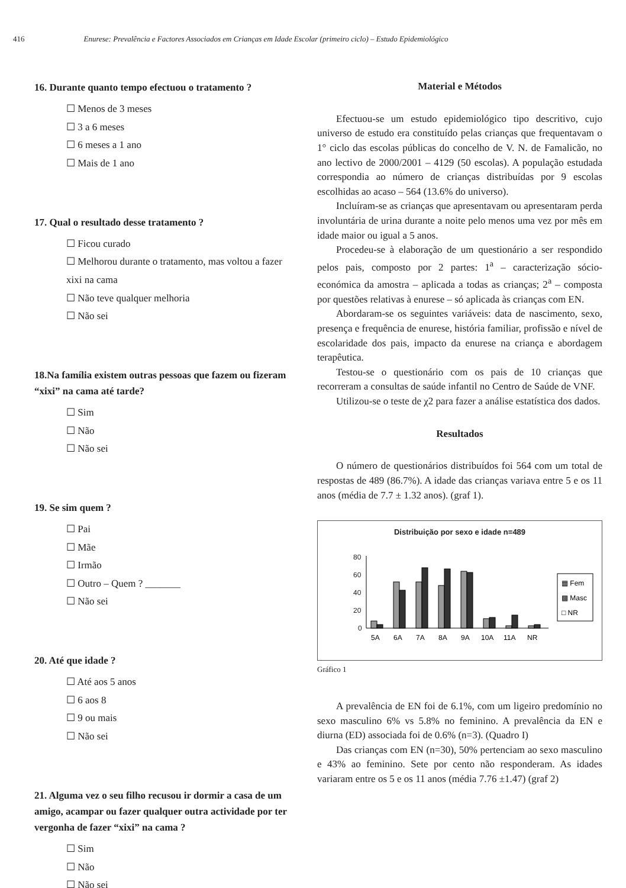416 Enurese: Prevalência e Factores Associados em Crianças em Idade Escolar (primeiro ciclo) – Estudo Epidemiológico
16. Durante quanto tempo efectuou o tratamento ?
☐ Menos de 3 meses
☐ 3 a 6 meses
☐ 6 meses a 1 ano
☐ Mais de 1 ano
17. Qual o resultado desse tratamento ?
☐ Ficou curado
☐ Melhorou durante o tratamento, mas voltou a fazer xixi na cama
☐ Não teve qualquer melhoria
☐ Não sei
18.Na família existem outras pessoas que fazem ou fizeram “xixi” na cama até tarde?
☐ Sim
☐ Não
☐ Não sei
19. Se sim quem ?
☐ Pai
☐ Mãe
☐ Irmão
☐ Outro – Quem ? _______
☐ Não sei
20. Até que idade ?
☐ Até aos 5 anos
☐ 6 aos 8
☐ 9 ou mais
☐ Não sei
21. Alguma vez o seu filho recusou ir dormir a casa de um amigo, acampar ou fazer qualquer outra actividade por ter vergonha de fazer “xixi” na cama ?
☐ Sim
☐ Não
☐ Não sei
Material e Métodos
Efectuou-se um estudo epidemiológico tipo descritivo, cujo universo de estudo era constituído pelas crianças que frequentavam o 1° ciclo das escolas públicas do concelho de V. N. de Famalicão, no ano lectivo de 2000/2001 – 4129 (50 escolas). A população estudada correspondia ao número de crianças distribuídas por 9 escolas escolhidas ao acaso – 564 (13.6% do universo).
Incluíram-se as crianças que apresentavam ou apresentaram perda involuntária de urina durante a noite pelo menos uma vez por mês em idade maior ou igual a 5 anos.
Procedeu-se à elaboração de um questionário a ser respondido pelos pais, composto por 2 partes: 1<sup>a</sup> – caracterização sócio-económica da amostra – aplicada a todas as crianças; 2<sup>a</sup> – composta por questões relativas à enurese – só aplicada às crianças com EN.
Abordaram-se os seguintes variáveis: data de nascimento, sexo, presença e frequência de enurese, história familiar, profissão e nível de escolaridade dos pais, impacto da enurese na criança e abordagem terapêutica.
Testou-se o questionário com os pais de 10 crianças que recorreram a consultas de saúde infantil no Centro de Saúde de VNF.
Utilizou-se o teste de χ2 para fazer a análise estatística dos dados.
Resultados
O número de questionários distribuídos foi 564 com um total de respostas de 489 (86.7%). A idade das crianças variava entre 5 e os 11 anos (média de 7.7 ± 1.32 anos). (graf 1).
Distribuição por sexo e idade n=489
80
60
40
20
0
5A
6A
7A
8A
9A
10A
11A
NR
▦ Fem
▩ Masc
□ NR
Gráfico 1
A prevalência de EN foi de 6.1%, com um ligeiro predomínio no sexo masculino 6% vs 5.8% no feminino. A prevalência da EN e diurna (ED) associada foi de 0.6% (n=3). (Quadro I)
Das crianças com EN (n=30), 50% pertenciam ao sexo masculino e 43% ao feminino. Sete por cento não responderam. As idades variaram entre os 5 e os 11 anos (média 7.76 ±1.47) (graf 2)